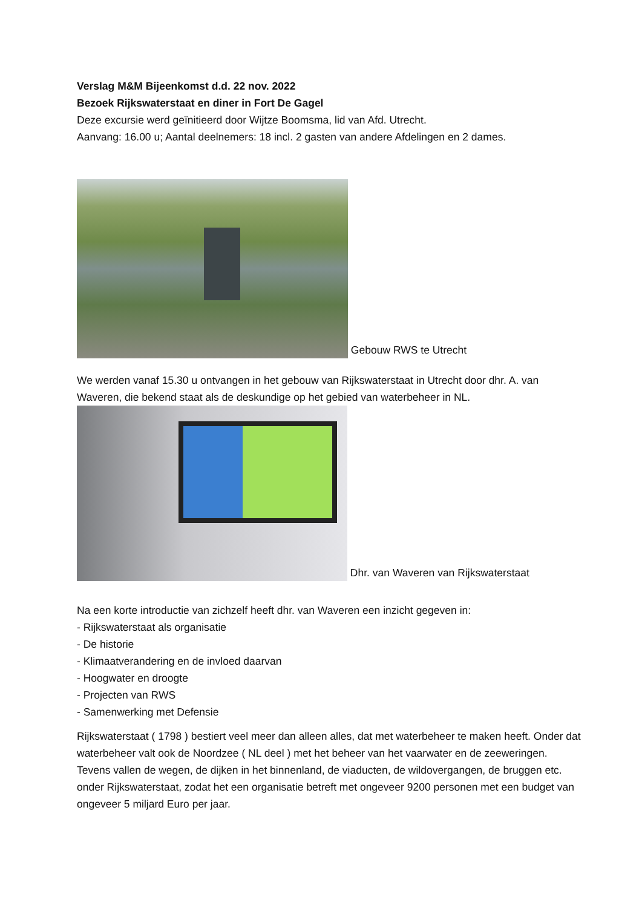Verslag M&M Bijeenkomst d.d. 22 nov. 2022
Bezoek Rijkswaterstaat en diner in Fort De Gagel
Deze excursie werd geïnitieerd door Wijtze Boomsma, lid van Afd. Utrecht.
Aanvang: 16.00 u; Aantal deelnemers: 18 incl. 2 gasten van andere Afdelingen en 2 dames.
Gebouw RWS te Utrecht
We werden vanaf 15.30 u ontvangen in het gebouw van Rijkswaterstaat in Utrecht door dhr. A. van Waveren, die bekend staat als de deskundige op het gebied van waterbeheer in NL.
Dhr. van Waveren van Rijkswaterstaat
Na een korte introductie van zichzelf heeft dhr. van Waveren een inzicht gegeven in:
- Rijkswaterstaat als organisatie
- De historie
- Klimaatverandering en de invloed daarvan
- Hoogwater en droogte
- Projecten van RWS
- Samenwerking met Defensie
Rijkswaterstaat ( 1798 ) bestiert veel meer dan alleen alles, dat met waterbeheer te maken heeft. Onder dat waterbeheer valt ook de Noordzee ( NL deel ) met het beheer van het vaarwater en de zeeweringen. Tevens vallen de wegen, de dijken in het binnenland, de viaducten, de wildovergangen, de bruggen etc. onder Rijkswaterstaat, zodat het een organisatie betreft met ongeveer 9200 personen met een budget van ongeveer 5 miljard Euro per jaar.